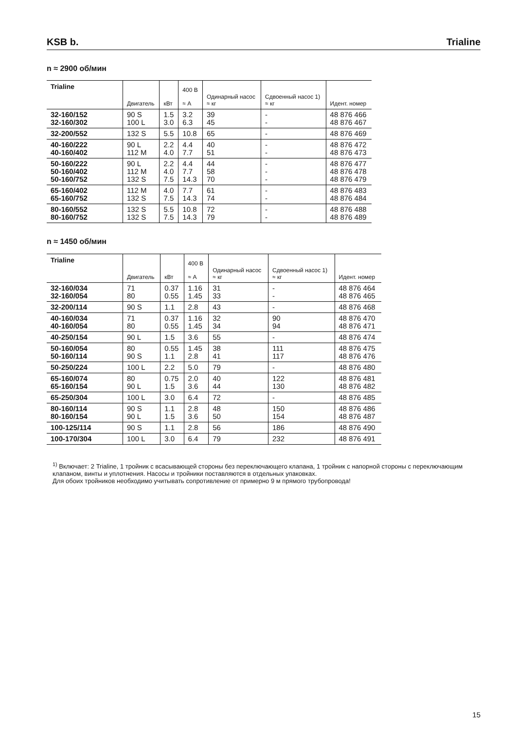KSB b.
Trialine
n ≈ 2900 об/мин
| Trialine | Двигатель | кВт | 400 В ≈ A | Одинарный насос ≈ кг | Сдвоенный насос 1) ≈ кг | Идент. номер |
| --- | --- | --- | --- | --- | --- | --- |
| 32-160/152 32-160/302 | 90 S 100 L | 1.5 3.0 | 3.2 6.3 | 39 45 | - - | 48 876 466 48 876 467 |
| 32-200/552 | 132 S | 5.5 | 10.8 | 65 | - | 48 876 469 |
| 40-160/222 40-160/402 | 90 L 112 M | 2.2 4.0 | 4.4 7.7 | 40 51 | - - | 48 876 472 48 876 473 |
| 50-160/222 50-160/402 50-160/752 | 90 L 112 M 132 S | 2.2 4.0 7.5 | 4.4 7.7 14.3 | 44 58 70 | - - - | 48 876 477 48 876 478 48 876 479 |
| 65-160/402 65-160/752 | 112 M 132 S | 4.0 7.5 | 7.7 14.3 | 61 74 | - - | 48 876 483 48 876 484 |
| 80-160/552 80-160/752 | 132 S 132 S | 5.5 7.5 | 10.8 14.3 | 72 79 | - - | 48 876 488 48 876 489 |
n ≈ 1450 об/мин
| Trialine | Двигатель | кВт | 400 В ≈ A | Одинарный насос ≈ кг | Сдвоенный насос 1) ≈ кг | Идент. номер |
| --- | --- | --- | --- | --- | --- | --- |
| 32-160/034 32-160/054 | 71 80 | 0.37 0.55 | 1.16 1.45 | 31 33 | - - | 48 876 464 48 876 465 |
| 32-200/114 | 90 S | 1.1 | 2.8 | 43 | - | 48 876 468 |
| 40-160/034 40-160/054 | 71 80 | 0.37 0.55 | 1.16 1.45 | 32 34 | 90 94 | 48 876 470 48 876 471 |
| 40-250/154 | 90 L | 1.5 | 3.6 | 55 | - | 48 876 474 |
| 50-160/054 50-160/114 | 80 90 S | 0.55 1.1 | 1.45 2.8 | 38 41 | 111 117 | 48 876 475 48 876 476 |
| 50-250/224 | 100 L | 2.2 | 5.0 | 79 | - | 48 876 480 |
| 65-160/074 65-160/154 | 80 90 L | 0.75 1.5 | 2.0 3.6 | 40 44 | 122 130 | 48 876 481 48 876 482 |
| 65-250/304 | 100 L | 3.0 | 6.4 | 72 | - | 48 876 485 |
| 80-160/114 80-160/154 | 90 S 90 L | 1.1 1.5 | 2.8 3.6 | 48 50 | 150 154 | 48 876 486 48 876 487 |
| 100-125/114 | 90 S | 1.1 | 2.8 | 56 | 186 | 48 876 490 |
| 100-170/304 | 100 L | 3.0 | 6.4 | 79 | 232 | 48 876 491 |
<sup>1)</sup> Включает: 2 Trialine, 1 тройник с всасывающей стороны без переключающего клапана, 1 тройник с напорной стороны с переключающим клапаном, винты и уплотнения. Насосы и тройники поставляются в отдельных упаковках.
Для обоих тройников необходимо учитывать сопротивление от примерно 9 м прямого трубопровода!
15